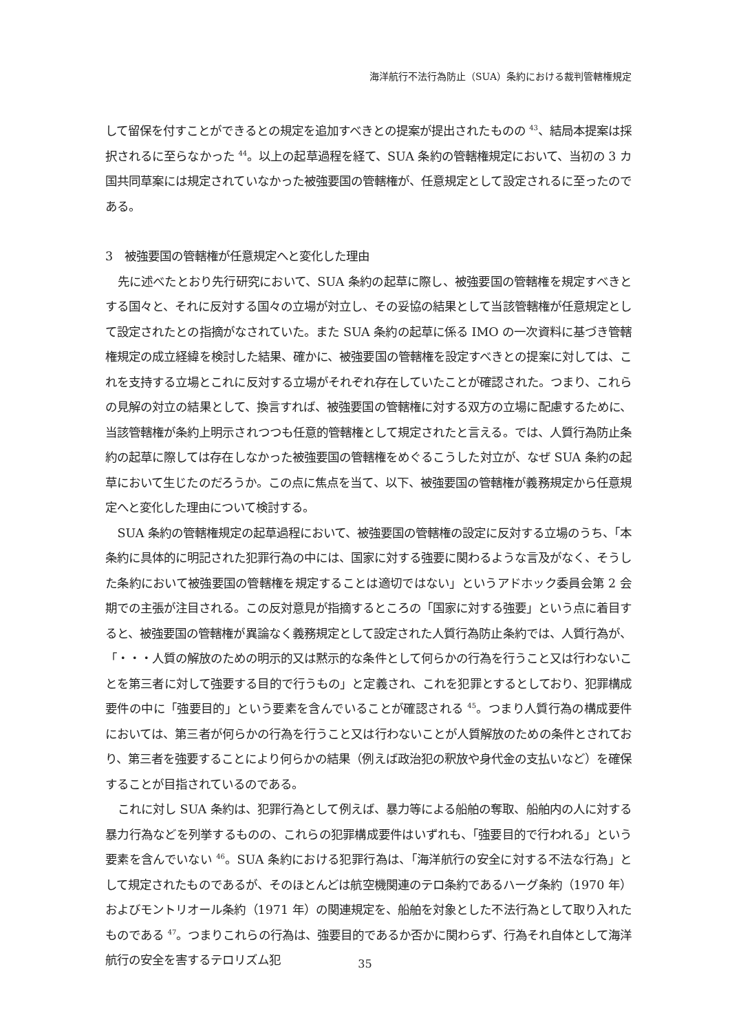海洋航行不法行為防止（SUA）条約における裁判管轄権規定
して留保を付すことができるとの規定を追加すべきとの提案が提出されたものの <sup>43</sup>、結局本提案は採択されるに至らなかった <sup>44</sup>。以上の起草過程を経て、SUA 条約の管轄権規定において、当初の 3 カ国共同草案には規定されていなかった被強要国の管轄権が、任意規定として設定されるに至ったのである。
3　被強要国の管轄権が任意規定へと変化した理由
先に述べたとおり先行研究において、SUA 条約の起草に際し、被強要国の管轄権を規定すべきとする国々と、それに反対する国々の立場が対立し、その妥協の結果として当該管轄権が任意規定として設定されたとの指摘がなされていた。また SUA 条約の起草に係る IMO の一次資料に基づき管轄権規定の成立経緯を検討した結果、確かに、被強要国の管轄権を設定すべきとの提案に対しては、これを支持する立場とこれに反対する立場がそれぞれ存在していたことが確認された。つまり、これらの見解の対立の結果として、換言すれば、被強要国の管轄権に対する双方の立場に配慮するために、当該管轄権が条約上明示されつつも任意的管轄権として規定されたと言える。では、人質行為防止条約の起草に際しては存在しなかった被強要国の管轄権をめぐるこうした対立が、なぜ SUA 条約の起草において生じたのだろうか。この点に焦点を当て、以下、被強要国の管轄権が義務規定から任意規定へと変化した理由について検討する。
SUA 条約の管轄権規定の起草過程において、被強要国の管轄権の設定に反対する立場のうち、「本条約に具体的に明記された犯罪行為の中には、国家に対する強要に関わるような言及がなく、そうした条約において被強要国の管轄権を規定することは適切ではない」というアドホック委員会第 2 会期での主張が注目される。この反対意見が指摘するところの「国家に対する強要」という点に着目すると、被強要国の管轄権が異論なく義務規定として設定された人質行為防止条約では、人質行為が、「・・・人質の解放のための明示的又は黙示的な条件として何らかの行為を行うこと又は行わないことを第三者に対して強要する目的で行うもの」と定義され、これを犯罪とするとしており、犯罪構成要件の中に「強要目的」という要素を含んでいることが確認される <sup>45</sup>。つまり人質行為の構成要件においては、第三者が何らかの行為を行うこと又は行わないことが人質解放のための条件とされており、第三者を強要することにより何らかの結果（例えば政治犯の釈放や身代金の支払いなど）を確保することが目指されているのである。
これに対し SUA 条約は、犯罪行為として例えば、暴力等による船舶の奪取、船舶内の人に対する暴力行為などを列挙するものの、これらの犯罪構成要件はいずれも、「強要目的で行われる」という要素を含んでいない <sup>46</sup>。SUA 条約における犯罪行為は、「海洋航行の安全に対する不法な行為」として規定されたものであるが、そのほとんどは航空機関連のテロ条約であるハーグ条約（1970 年）およびモントリオール条約（1971 年）の関連規定を、船舶を対象とした不法行為として取り入れたものである <sup>47</sup>。つまりこれらの行為は、強要目的であるか否かに関わらず、行為それ自体として海洋航行の安全を害するテロリズム犯
35